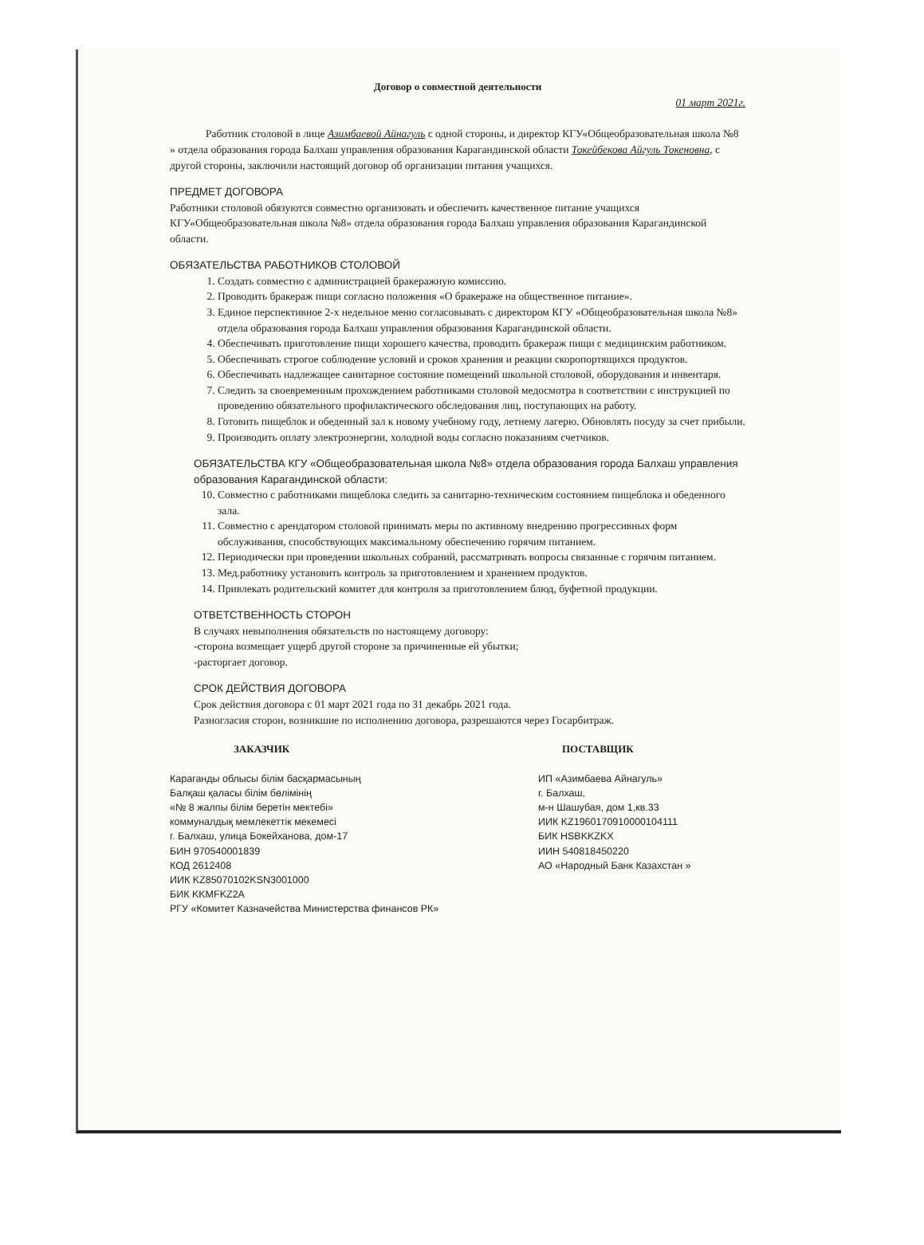Договор о совместной деятельности
01 март 2021г.
Работник столовой в лице Азимбаевой Айнагуль с одной стороны, и директор КГУ«Общеобразовательная школа №8 » отдела образования города Балхаш управления образования Карагандинской области Токейбекова Айгуль Токеновна, с другой стороны, заключили настоящий договор об организации питания учащихся.
ПРЕДМЕТ ДОГОВОРА
Работники столовой обязуются совместно организовать и обеспечить качественное питание учащихся КГУ«Общеобразовательная школа №8» отдела образования города Балхаш управления образования Карагандинской области.
ОБЯЗАТЕЛЬСТВА РАБОТНИКОВ СТОЛОВОЙ
1. Создать совместно с администрацией бракеражную комиссию.
2. Проводить бракераж пищи согласно положения «О бракераже на общественное питание».
3. Единое перспективное 2-х недельное меню согласовывать с директором КГУ «Общеобразовательная школа №8» отдела образования города Балхаш управления образования Карагандинской области.
4. Обеспечивать приготовление пищи хорошего качества, проводить бракераж пищи с медицинским работником.
5. Обеспечивать строгое соблюдение условий и сроков хранения и реакции скоропортящихся продуктов.
6. Обеспечивать надлежащее санитарное состояние помещений школьной столовой, оборудования и инвентаря.
7. Следить за своевременным прохождением работниками столовой медосмотра в соответствии с инструкцией по проведению обязательного профилактического обследования лиц, поступающих на работу.
8. Готовить пищеблок и обеденный зал к новому учебному году, летнему лагерю. Обновлять посуду за счет прибыли.
9. Производить оплату электроэнергии, холодной воды согласно показаниям счетчиков.
ОБЯЗАТЕЛЬСТВА КГУ «Общеобразовательная школа №8» отдела образования города Балхаш управления образования Карагандинской области:
10. Совместно с работниками пищеблока следить за санитарно-техническим состоянием пищеблока и обеденного зала.
11. Совместно с арендатором столовой принимать меры по активному внедрению прогрессивных форм обслуживания, способствующих максимальному обеспечению горячим питанием.
12. Периодически при проведении школьных собраний, рассматривать вопросы связанные с горячим питанием.
13. Мед.работнику установить контроль за приготовлением и хранением продуктов.
14. Привлекать родительский комитет для контроля за приготовлением блюд, буфетной продукции.
ОТВЕТСТВЕННОСТЬ СТОРОН
В случаях невыполнения обязательств по настоящему договору:
-сторона возмещает ущерб другой стороне за причиненные ей убытки;
-расторгает договор.
СРОК ДЕЙСТВИЯ ДОГОВОРА
Срок действия договора с 01 март 2021 года по 31 декабрь 2021 года.
Разногласия сторон, возникшие по исполнению договора, разрешаются через Госарбитраж.
ЗАКАЗЧИК
Караганды облысы білім басқармасының
Балқаш қаласы білім бөлімінің
«№ 8 жалпы білім беретін мектебі»
коммуналдық мемлекеттік мекемесі
г. Балхаш, улица Бокейханова, дом-17
БИН 970540001839
КОД 2612408
ИИК KZ85070102KSN3001000
БИК KKMFKZ2A
РГУ «Комитет Казначейства Министерства финансов РК»
ПОСТАВЩИК
ИП «Азимбаева Айнагуль»
г. Балхаш,
м-н Шашубая, дом 1,кв.33
ИИК KZ1960170910000104111
БИК HSBKKZKX
ИИН 540818450220
АО «Народный Банк Казахстан »